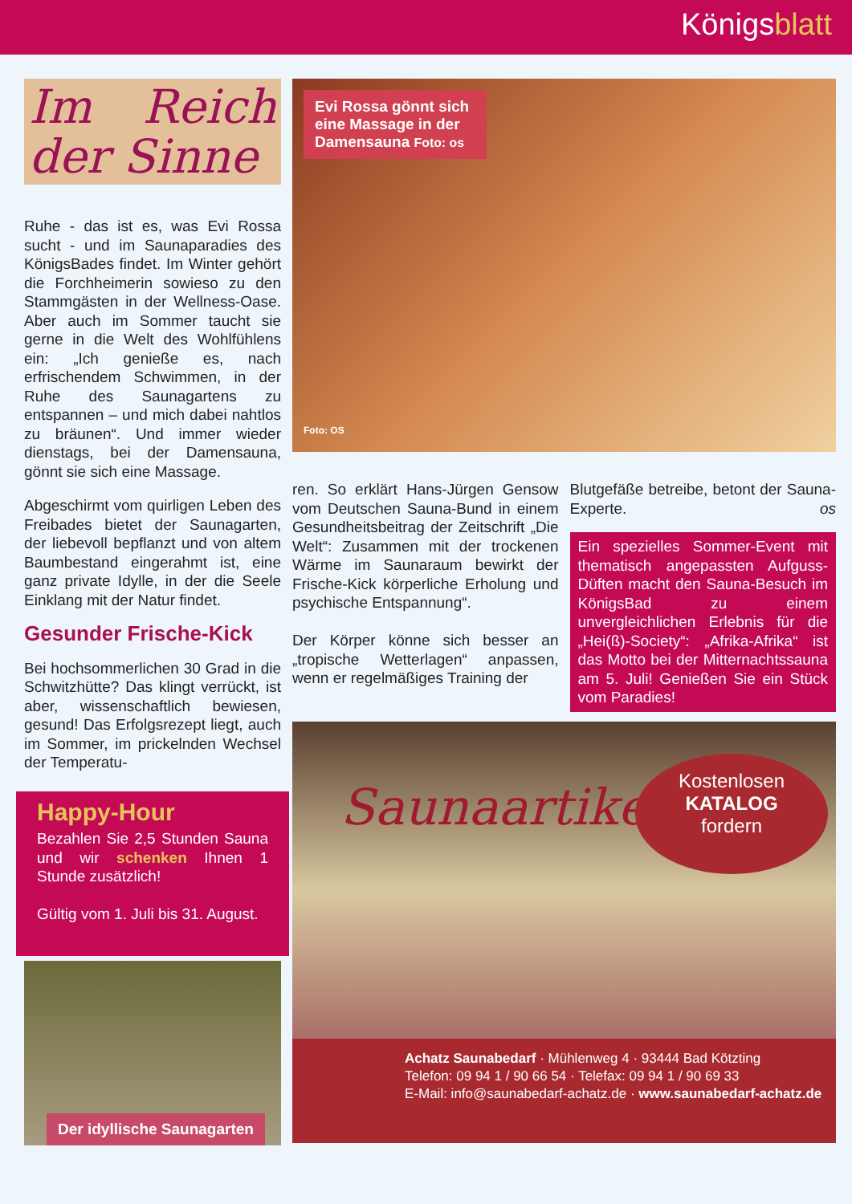Königsblatt
Im Reich der Sinne
Ruhe - das ist es, was Evi Rossa sucht - und im Saunaparadies des KönigsBades findet. Im Winter gehört die Forchheimerin sowieso zu den Stammgästen in der Wellness-Oase. Aber auch im Sommer taucht sie gerne in die Welt des Wohlfühlens ein: „Ich genieße es, nach erfrischendem Schwimmen, in der Ruhe des Saunagartens zu entspannen – und mich dabei nahtlos zu bräunen“. Und immer wieder dienstags, bei der Damensauna, gönnt sie sich eine Massage.
Abgeschirmt vom quirligen Leben des Freibades bietet der Saunagarten, der liebevoll bepflanzt und von altem Baumbestand eingerahmt ist, eine ganz private Idylle, in der die Seele Einklang mit der Natur findet.
Gesunder Frische-Kick
Bei hochsommerlichen 30 Grad in die Schwitzhütte? Das klingt verrückt, ist aber, wissenschaftlich bewiesen, gesund! Das Erfolgsrezept liegt, auch im Sommer, im prickelnden Wechsel der Temperatu-
Happy-Hour
Bezahlen Sie 2,5 Stunden Sauna und wir schenken Ihnen 1 Stunde zusätzlich!
Gültig vom 1. Juli bis 31. August.
Der idyllische Saunagarten
Evi Rossa gönnt sich eine Massage in der Damensauna Foto: os
Foto: OS
ren. So erklärt Hans-Jürgen Gensow vom Deutschen Sauna-Bund in einem Gesundheitsbeitrag der Zeitschrift „Die Welt“: Zusammen mit der trockenen Wärme im Saunaraum bewirkt der Frische-Kick körperliche Erholung und psychische Entspannung“.
Der Körper könne sich besser an „tropische Wetterlagen“ anpassen, wenn er regelmäßiges Training der
Blutgefäße betreibe, betont der Sauna-Experte. os
Ein spezielles Sommer-Event mit thematisch angepassten Aufguss-Düften macht den Sauna-Besuch im KönigsBad zu einem unvergleichlichen Erlebnis für die „Hei(ß)-Society“: „Afrika-Afrika“ ist das Motto bei der Mitternachtssauna am 5. Juli! Genießen Sie ein Stück vom Paradies!
Saunaartikel
Kostenlosen
KATALOG
fordern
Achatz Saunabedarf · Mühlenweg 4 · 93444 Bad Kötzting
Telefon: 09 94 1 / 90 66 54 · Telefax: 09 94 1 / 90 69 33
E-Mail: info@saunabedarf-achatz.de · www.saunabedarf-achatz.de